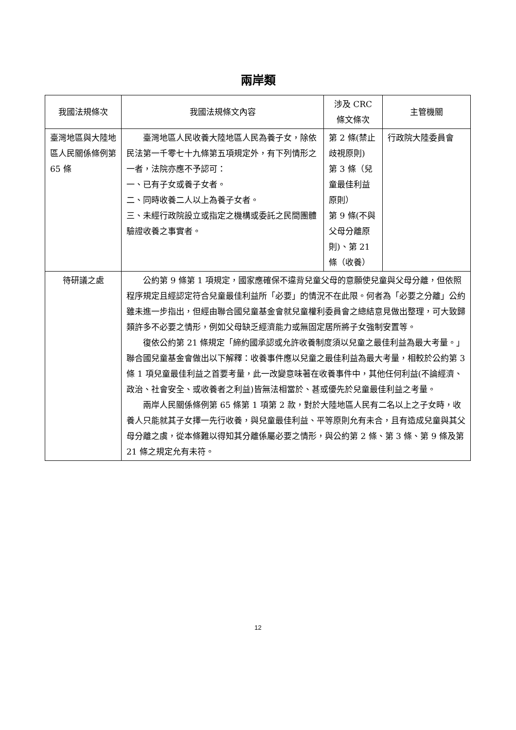兩岸類
| 我國法規條次 | 我國法規條文內容 | 涉及 CRC 條文條次 | 主管機關 |
| --- | --- | --- | --- |
| 臺灣地區與大陸地區人民關係條例第 65 條 | 臺灣地區人民收養大陸地區人民為養子女，除依民法第一千零七十九條第五項規定外，有下列情形之一者，法院亦應不予認可： 一、已有子女或養子女者。 二、同時收養二人以上為養子女者。 三、未經行政院設立或指定之機構或委託之民間團體驗證收養之事實者。 | 第 2 條(禁止歧視原則) 第 3 條（兒童最佳利益原則） 第 9 條(不與父母分離原則)、第 21 條（收養） | 行政院大陸委員會 |
| 待研議之處 | 公約第 9 條第 1 項規定，國家應確保不違背兒童父母的意願使兒童與父母分離，但依照程序規定且經認定符合兒童最佳利益所「必要」的情況不在此限。何者為「必要之分離」公約雖未進一步指出，但經由聯合國兒童基金會就兒童權利委員會之總結意見做出整理，可大致歸類許多不必要之情形，例如父母缺乏經濟能力或無固定居所將子女強制安置等。 復依公約第 21 條規定「締約國承認或允許收養制度須以兒童之最佳利益為最大考量。」聯合國兒童基金會做出以下解釋：收養事件應以兒童之最佳利益為最大考量，相較於公約第 3 條 1 項兒童最佳利益之首要考量，此一改變意味著在收養事件中，其他任何利益(不論經濟、政治、社會安全、或收養者之利益)皆無法相當於、甚或優先於兒童最佳利益之考量。 兩岸人民關係條例第 65 條第 1 項第 2 款，對於大陸地區人民有二名以上之子女時，收養人只能就其子女擇一先行收養，與兒童最佳利益、平等原則允有未合，且有造成兒童與其父母分離之虞，從本條難以得知其分離係屬必要之情形，與公約第 2 條、第 3 條、第 9 條及第 21 條之規定允有未符。 | | |
12